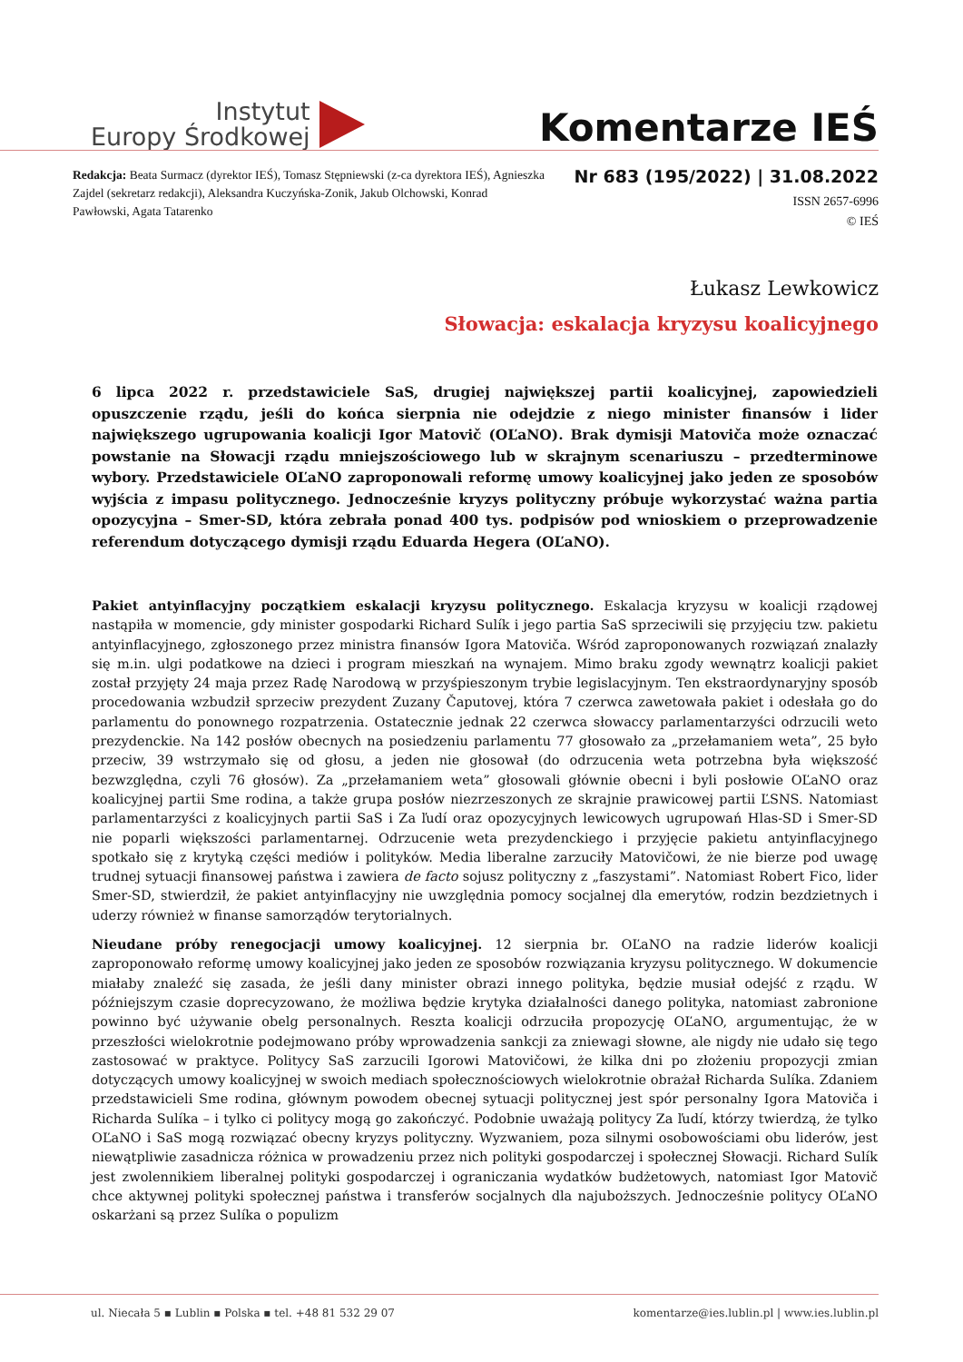Instytut
Europy Środkowej
Komentarze IEŚ
Redakcja: Beata Surmacz (dyrektor IEŚ), Tomasz Stępniewski (z-ca dyrektora IEŚ), Agnieszka Zajdel (sekretarz redakcji), Aleksandra Kuczyńska-Zonik, Jakub Olchowski, Konrad Pawłowski, Agata Tatarenko
Nr 683 (195/2022) | 31.08.2022
ISSN 2657-6996
© IEŚ
Łukasz Lewkowicz
Słowacja: eskalacja kryzysu koalicyjnego
6 lipca 2022 r. przedstawiciele SaS, drugiej największej partii koalicyjnej, zapowiedzieli opuszczenie rządu, jeśli do końca sierpnia nie odejdzie z niego minister finansów i lider największego ugrupowania koalicji Igor Matovič (OĽaNO). Brak dymisji Matoviča może oznaczać powstanie na Słowacji rządu mniejszościowego lub w skrajnym scenariuszu – przedterminowe wybory. Przedstawiciele OĽaNO zaproponowali reformę umowy koalicyjnej jako jeden ze sposobów wyjścia z impasu politycznego. Jednocześnie kryzys polityczny próbuje wykorzystać ważna partia opozycyjna – Smer-SD, która zebrała ponad 400 tys. podpisów pod wnioskiem o przeprowadzenie referendum dotyczącego dymisji rządu Eduarda Hegera (OĽaNO).
Pakiet antyinflacyjny początkiem eskalacji kryzysu politycznego. Eskalacja kryzysu w koalicji rządowej nastąpiła w momencie, gdy minister gospodarki Richard Sulík i jego partia SaS sprzeciwili się przyjęciu tzw. pakietu antyinflacyjnego, zgłoszonego przez ministra finansów Igora Matoviča. Wśród zaproponowanych rozwiązań znalazły się m.in. ulgi podatkowe na dzieci i program mieszkań na wynajem. Mimo braku zgody wewnątrz koalicji pakiet został przyjęty 24 maja przez Radę Narodową w przyśpieszonym trybie legislacyjnym. Ten ekstraordynaryjny sposób procedowania wzbudził sprzeciw prezydent Zuzany Čaputovej, która 7 czerwca zawetowała pakiet i odesłała go do parlamentu do ponownego rozpatrzenia. Ostatecznie jednak 22 czerwca słowaccy parlamentarzyści odrzucili weto prezydenckie. Na 142 posłów obecnych na posiedzeniu parlamentu 77 głosowało za „przełamaniem weta”, 25 było przeciw, 39 wstrzymało się od głosu, a jeden nie głosował (do odrzucenia weta potrzebna była większość bezwzględna, czyli 76 głosów). Za „przełamaniem weta” głosowali głównie obecni i byli posłowie OĽaNO oraz koalicyjnej partii Sme rodina, a także grupa posłów niezrzeszonych ze skrajnie prawicowej partii ĽSNS. Natomiast parlamentarzyści z koalicyjnych partii SaS i Za ľudí oraz opozycyjnych lewicowych ugrupowań Hlas-SD i Smer-SD nie poparli większości parlamentarnej. Odrzucenie weta prezydenckiego i przyjęcie pakietu antyinflacyjnego spotkało się z krytyką części mediów i polityków. Media liberalne zarzuciły Matovičowi, że nie bierze pod uwagę trudnej sytuacji finansowej państwa i zawiera de facto sojusz polityczny z „faszystami”. Natomiast Robert Fico, lider Smer-SD, stwierdził, że pakiet antyinflacyjny nie uwzględnia pomocy socjalnej dla emerytów, rodzin bezdzietnych i uderzy również w finanse samorządów terytorialnych.
Nieudane próby renegocjacji umowy koalicyjnej. 12 sierpnia br. OĽaNO na radzie liderów koalicji zaproponowało reformę umowy koalicyjnej jako jeden ze sposobów rozwiązania kryzysu politycznego. W dokumencie miałaby znaleźć się zasada, że jeśli dany minister obrazi innego polityka, będzie musiał odejść z rządu. W późniejszym czasie doprecyzowano, że możliwa będzie krytyka działalności danego polityka, natomiast zabronione powinno być używanie obelg personalnych. Reszta koalicji odrzuciła propozycję OĽaNO, argumentując, że w przeszłości wielokrotnie podejmowano próby wprowadzenia sankcji za zniewagi słowne, ale nigdy nie udało się tego zastosować w praktyce. Politycy SaS zarzucili Igorowi Matovičowi, że kilka dni po złożeniu propozycji zmian dotyczących umowy koalicyjnej w swoich mediach społecznościowych wielokrotnie obrażał Richarda Sulíka. Zdaniem przedstawicieli Sme rodina, głównym powodem obecnej sytuacji politycznej jest spór personalny Igora Matoviča i Richarda Sulíka – i tylko ci politycy mogą go zakończyć. Podobnie uważają politycy Za ľudí, którzy twierdzą, że tylko OĽaNO i SaS mogą rozwiązać obecny kryzys polityczny. Wyzwaniem, poza silnymi osobowościami obu liderów, jest niewątpliwie zasadnicza różnica w prowadzeniu przez nich polityki gospodarczej i społecznej Słowacji. Richard Sulík jest zwolennikiem liberalnej polityki gospodarczej i ograniczania wydatków budżetowych, natomiast Igor Matovič chce aktywnej polityki społecznej państwa i transferów socjalnych dla najuboższych. Jednocześnie politycy OĽaNO oskarżani są przez Sulíka o populizm
ul. Niecała 5 ▪ Lublin ▪ Polska ▪ tel. +48 81 532 29 07 komentarze@ies.lublin.pl | www.ies.lublin.pl